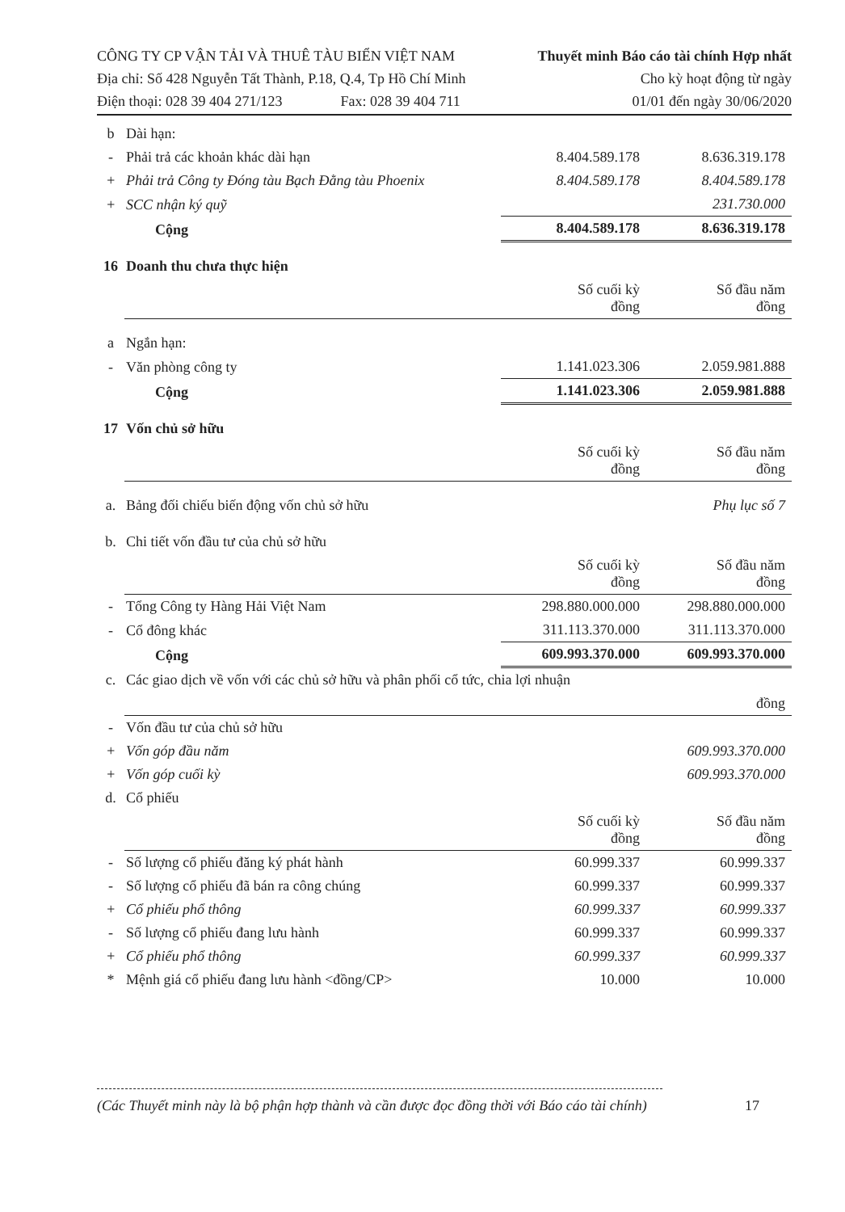CÔNG TY CP VẬN TẢI VÀ THUÊ TÀU BIỂN VIỆT NAM
Địa chỉ: Số 428 Nguyễn Tất Thành, P.18, Q.4, Tp Hồ Chí Minh
Điện thoại: 028 39 404 271/123 Fax: 028 39 404 711
Thuyết minh Báo cáo tài chính Hợp nhất
Cho kỳ hoạt động từ ngày
01/01 đến ngày 30/06/2020
| b | Dài hạn: | | |
| - | Phải trả các khoản khác dài hạn | 8.404.589.178 | 8.636.319.178 |
| + | Phải trả Công ty Đóng tàu Bạch Đằng tàu Phoenix | 8.404.589.178 | 8.404.589.178 |
| + | SCC nhận ký quỹ | | 231.730.000 |
| | Cộng | 8.404.589.178 | 8.636.319.178 |
| 16 | Doanh thu chưa thực hiện | | |
| | | Số cuối kỳ đồng | Số đầu năm đồng |
| a | Ngắn hạn: | | |
| - | Văn phòng công ty | 1.141.023.306 | 2.059.981.888 |
| | Cộng | 1.141.023.306 | 2.059.981.888 |
| 17 | Vốn chủ sở hữu | | |
| | | Số cuối kỳ đồng | Số đầu năm đồng |
| a. | Bảng đối chiếu biến động vốn chủ sở hữu | | Phụ lục số 7 |
| b. | Chi tiết vốn đầu tư của chủ sở hữu | | |
| | | Số cuối kỳ đồng | Số đầu năm đồng |
| - | Tổng Công ty Hàng Hải Việt Nam | 298.880.000.000 | 298.880.000.000 |
| - | Cổ đông khác | 311.113.370.000 | 311.113.370.000 |
| | Cộng | 609.993.370.000 | 609.993.370.000 |
| c. | Các giao dịch về vốn với các chủ sở hữu và phân phối cổ tức, chia lợi nhuận | | |
| | | | đồng |
| - | Vốn đầu tư của chủ sở hữu | | |
| + | Vốn góp đầu năm | | 609.993.370.000 |
| + | Vốn góp cuối kỳ | | 609.993.370.000 |
| d. | Cổ phiếu | | |
| | | Số cuối kỳ đồng | Số đầu năm đồng |
| - | Số lượng cổ phiếu đăng ký phát hành | 60.999.337 | 60.999.337 |
| - | Số lượng cổ phiếu đã bán ra công chúng | 60.999.337 | 60.999.337 |
| + | Cổ phiếu phổ thông | 60.999.337 | 60.999.337 |
| - | Số lượng cổ phiếu đang lưu hành | 60.999.337 | 60.999.337 |
| + | Cổ phiếu phổ thông | 60.999.337 | 60.999.337 |
| * | Mệnh giá cổ phiếu đang lưu hành <đồng/CP> | 10.000 | 10.000 |
(Các Thuyết minh này là bộ phận hợp thành và cần được đọc đồng thời với Báo cáo tài chính) 17